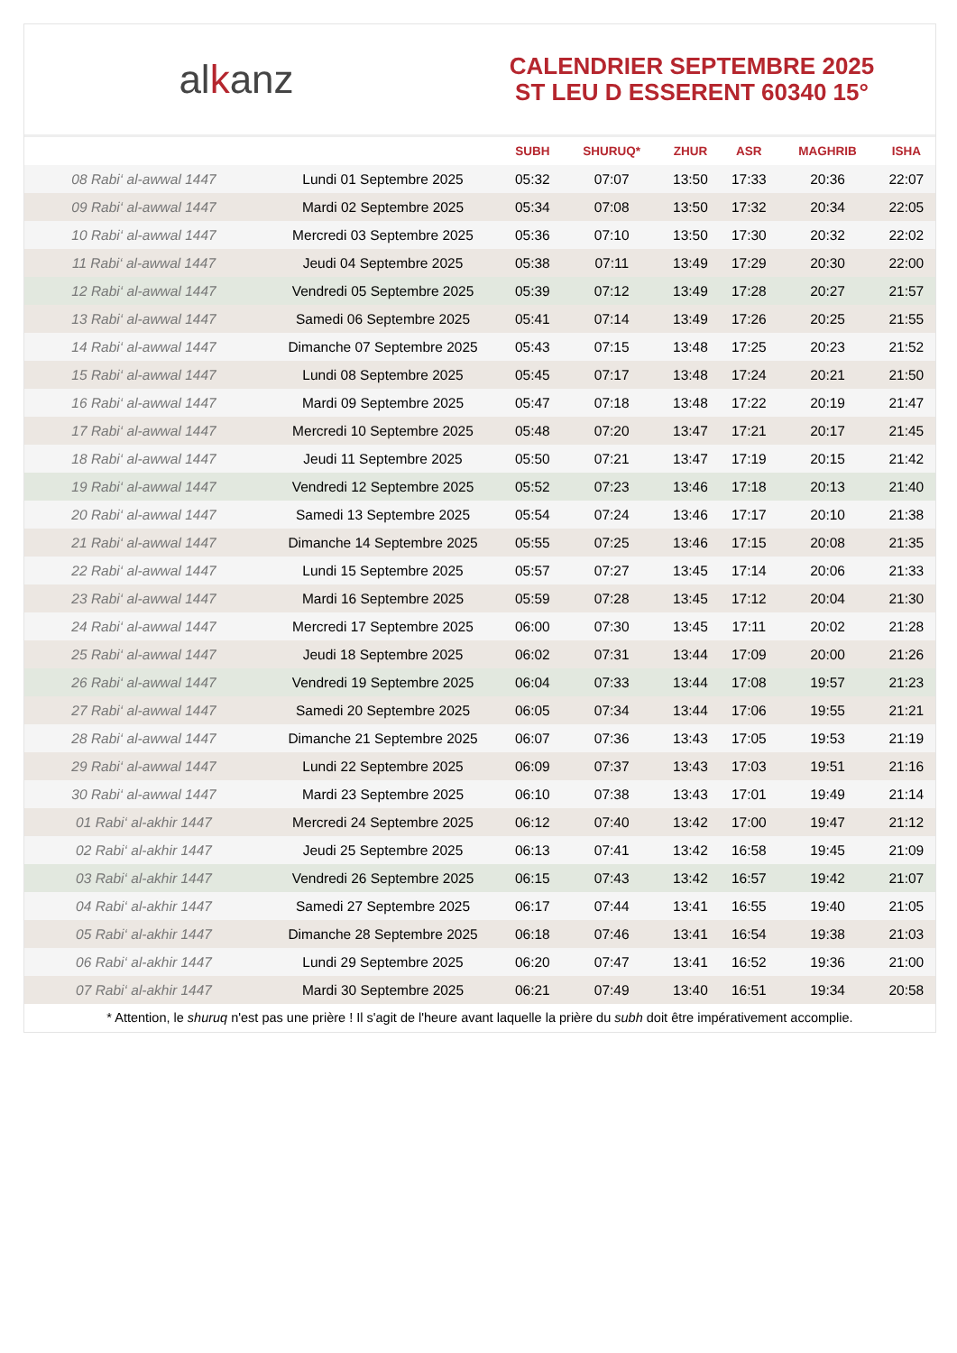alkanz
CALENDRIER SEPTEMBRE 2025
ST LEU D ESSERENT 60340 15°
| | | SUBH | SHURUQ* | ZHUR | ASR | MAGHRIB | ISHA |
| --- | --- | --- | --- | --- | --- | --- | --- |
| 08 Rabi‘ al-awwal 1447 | Lundi 01 Septembre 2025 | 05:32 | 07:07 | 13:50 | 17:33 | 20:36 | 22:07 |
| 09 Rabi‘ al-awwal 1447 | Mardi 02 Septembre 2025 | 05:34 | 07:08 | 13:50 | 17:32 | 20:34 | 22:05 |
| 10 Rabi‘ al-awwal 1447 | Mercredi 03 Septembre 2025 | 05:36 | 07:10 | 13:50 | 17:30 | 20:32 | 22:02 |
| 11 Rabi‘ al-awwal 1447 | Jeudi 04 Septembre 2025 | 05:38 | 07:11 | 13:49 | 17:29 | 20:30 | 22:00 |
| 12 Rabi‘ al-awwal 1447 | Vendredi 05 Septembre 2025 | 05:39 | 07:12 | 13:49 | 17:28 | 20:27 | 21:57 |
| 13 Rabi‘ al-awwal 1447 | Samedi 06 Septembre 2025 | 05:41 | 07:14 | 13:49 | 17:26 | 20:25 | 21:55 |
| 14 Rabi‘ al-awwal 1447 | Dimanche 07 Septembre 2025 | 05:43 | 07:15 | 13:48 | 17:25 | 20:23 | 21:52 |
| 15 Rabi‘ al-awwal 1447 | Lundi 08 Septembre 2025 | 05:45 | 07:17 | 13:48 | 17:24 | 20:21 | 21:50 |
| 16 Rabi‘ al-awwal 1447 | Mardi 09 Septembre 2025 | 05:47 | 07:18 | 13:48 | 17:22 | 20:19 | 21:47 |
| 17 Rabi‘ al-awwal 1447 | Mercredi 10 Septembre 2025 | 05:48 | 07:20 | 13:47 | 17:21 | 20:17 | 21:45 |
| 18 Rabi‘ al-awwal 1447 | Jeudi 11 Septembre 2025 | 05:50 | 07:21 | 13:47 | 17:19 | 20:15 | 21:42 |
| 19 Rabi‘ al-awwal 1447 | Vendredi 12 Septembre 2025 | 05:52 | 07:23 | 13:46 | 17:18 | 20:13 | 21:40 |
| 20 Rabi‘ al-awwal 1447 | Samedi 13 Septembre 2025 | 05:54 | 07:24 | 13:46 | 17:17 | 20:10 | 21:38 |
| 21 Rabi‘ al-awwal 1447 | Dimanche 14 Septembre 2025 | 05:55 | 07:25 | 13:46 | 17:15 | 20:08 | 21:35 |
| 22 Rabi‘ al-awwal 1447 | Lundi 15 Septembre 2025 | 05:57 | 07:27 | 13:45 | 17:14 | 20:06 | 21:33 |
| 23 Rabi‘ al-awwal 1447 | Mardi 16 Septembre 2025 | 05:59 | 07:28 | 13:45 | 17:12 | 20:04 | 21:30 |
| 24 Rabi‘ al-awwal 1447 | Mercredi 17 Septembre 2025 | 06:00 | 07:30 | 13:45 | 17:11 | 20:02 | 21:28 |
| 25 Rabi‘ al-awwal 1447 | Jeudi 18 Septembre 2025 | 06:02 | 07:31 | 13:44 | 17:09 | 20:00 | 21:26 |
| 26 Rabi‘ al-awwal 1447 | Vendredi 19 Septembre 2025 | 06:04 | 07:33 | 13:44 | 17:08 | 19:57 | 21:23 |
| 27 Rabi‘ al-awwal 1447 | Samedi 20 Septembre 2025 | 06:05 | 07:34 | 13:44 | 17:06 | 19:55 | 21:21 |
| 28 Rabi‘ al-awwal 1447 | Dimanche 21 Septembre 2025 | 06:07 | 07:36 | 13:43 | 17:05 | 19:53 | 21:19 |
| 29 Rabi‘ al-awwal 1447 | Lundi 22 Septembre 2025 | 06:09 | 07:37 | 13:43 | 17:03 | 19:51 | 21:16 |
| 30 Rabi‘ al-awwal 1447 | Mardi 23 Septembre 2025 | 06:10 | 07:38 | 13:43 | 17:01 | 19:49 | 21:14 |
| 01 Rabi‘ al-akhir 1447 | Mercredi 24 Septembre 2025 | 06:12 | 07:40 | 13:42 | 17:00 | 19:47 | 21:12 |
| 02 Rabi‘ al-akhir 1447 | Jeudi 25 Septembre 2025 | 06:13 | 07:41 | 13:42 | 16:58 | 19:45 | 21:09 |
| 03 Rabi‘ al-akhir 1447 | Vendredi 26 Septembre 2025 | 06:15 | 07:43 | 13:42 | 16:57 | 19:42 | 21:07 |
| 04 Rabi‘ al-akhir 1447 | Samedi 27 Septembre 2025 | 06:17 | 07:44 | 13:41 | 16:55 | 19:40 | 21:05 |
| 05 Rabi‘ al-akhir 1447 | Dimanche 28 Septembre 2025 | 06:18 | 07:46 | 13:41 | 16:54 | 19:38 | 21:03 |
| 06 Rabi‘ al-akhir 1447 | Lundi 29 Septembre 2025 | 06:20 | 07:47 | 13:41 | 16:52 | 19:36 | 21:00 |
| 07 Rabi‘ al-akhir 1447 | Mardi 30 Septembre 2025 | 06:21 | 07:49 | 13:40 | 16:51 | 19:34 | 20:58 |
* Attention, le shuruq n'est pas une prière ! Il s'agit de l'heure avant laquelle la prière du subh doit être impérativement accomplie.